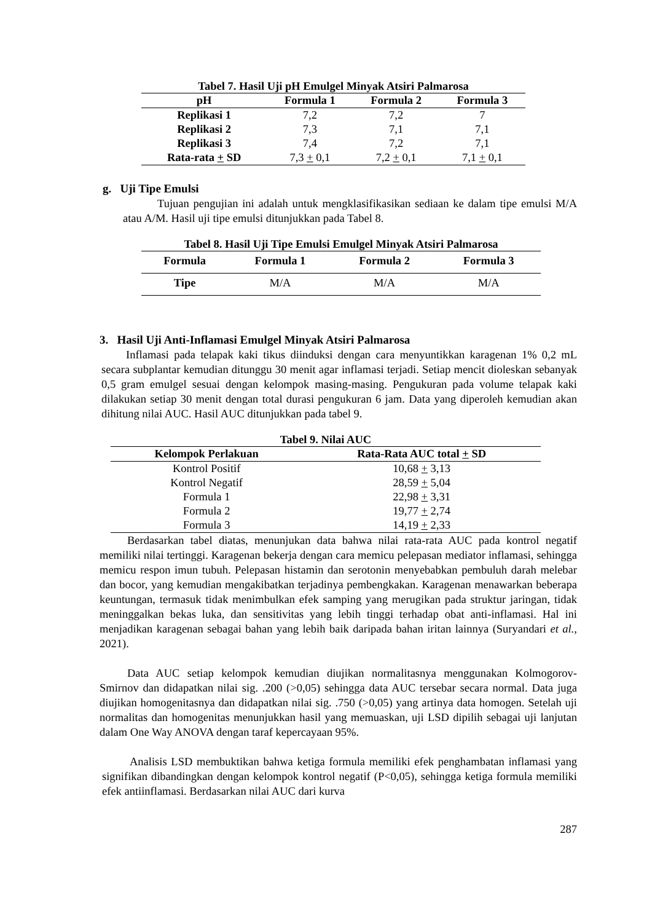Tabel 7. Hasil Uji pH Emulgel Minyak Atsiri Palmarosa
| pH | Formula 1 | Formula 2 | Formula 3 |
| --- | --- | --- | --- |
| Replikasi 1 | 7,2 | 7,2 | 7 |
| Replikasi 2 | 7,3 | 7,1 | 7,1 |
| Replikasi 3 | 7,4 | 7,2 | 7,1 |
| Rata-rata + SD | 7,3 + 0,1 | 7,2 + 0,1 | 7,1 + 0,1 |
g. Uji Tipe Emulsi
Tujuan pengujian ini adalah untuk mengklasifikasikan sediaan ke dalam tipe emulsi M/A atau A/M. Hasil uji tipe emulsi ditunjukkan pada Tabel 8.
Tabel 8. Hasil Uji Tipe Emulsi Emulgel Minyak Atsiri Palmarosa
| Formula | Formula 1 | Formula 2 | Formula 3 |
| --- | --- | --- | --- |
| Tipe | M/A | M/A | M/A |
3. Hasil Uji Anti-Inflamasi Emulgel Minyak Atsiri Palmarosa
Inflamasi pada telapak kaki tikus diinduksi dengan cara menyuntikkan karagenan 1% 0,2 mL secara subplantar kemudian ditunggu 30 menit agar inflamasi terjadi. Setiap mencit dioleskan sebanyak 0,5 gram emulgel sesuai dengan kelompok masing-masing. Pengukuran pada volume telapak kaki dilakukan setiap 30 menit dengan total durasi pengukuran 6 jam. Data yang diperoleh kemudian akan dihitung nilai AUC. Hasil AUC ditunjukkan pada tabel 9.
Tabel 9. Nilai AUC
| Kelompok Perlakuan | Rata-Rata AUC total + SD |
| --- | --- |
| Kontrol Positif | 10,68 + 3,13 |
| Kontrol Negatif | 28,59 + 5,04 |
| Formula 1 | 22,98 + 3,31 |
| Formula 2 | 19,77 + 2,74 |
| Formula 3 | 14,19 + 2,33 |
Berdasarkan tabel diatas, menunjukan data bahwa nilai rata-rata AUC pada kontrol negatif memiliki nilai tertinggi. Karagenan bekerja dengan cara memicu pelepasan mediator inflamasi, sehingga memicu respon imun tubuh. Pelepasan histamin dan serotonin menyebabkan pembuluh darah melebar dan bocor, yang kemudian mengakibatkan terjadinya pembengkakan. Karagenan menawarkan beberapa keuntungan, termasuk tidak menimbulkan efek samping yang merugikan pada struktur jaringan, tidak meninggalkan bekas luka, dan sensitivitas yang lebih tinggi terhadap obat anti-inflamasi. Hal ini menjadikan karagenan sebagai bahan yang lebih baik daripada bahan iritan lainnya (Suryandari et al., 2021).
Data AUC setiap kelompok kemudian diujikan normalitasnya menggunakan Kolmogorov-Smirnov dan didapatkan nilai sig. .200 (>0,05) sehingga data AUC tersebar secara normal. Data juga diujikan homogenitasnya dan didapatkan nilai sig. .750 (>0,05) yang artinya data homogen. Setelah uji normalitas dan homogenitas menunjukkan hasil yang memuaskan, uji LSD dipilih sebagai uji lanjutan dalam One Way ANOVA dengan taraf kepercayaan 95%.
Analisis LSD membuktikan bahwa ketiga formula memiliki efek penghambatan inflamasi yang signifikan dibandingkan dengan kelompok kontrol negatif (P<0,05), sehingga ketiga formula memiliki efek antiinflamasi. Berdasarkan nilai AUC dari kurva
287